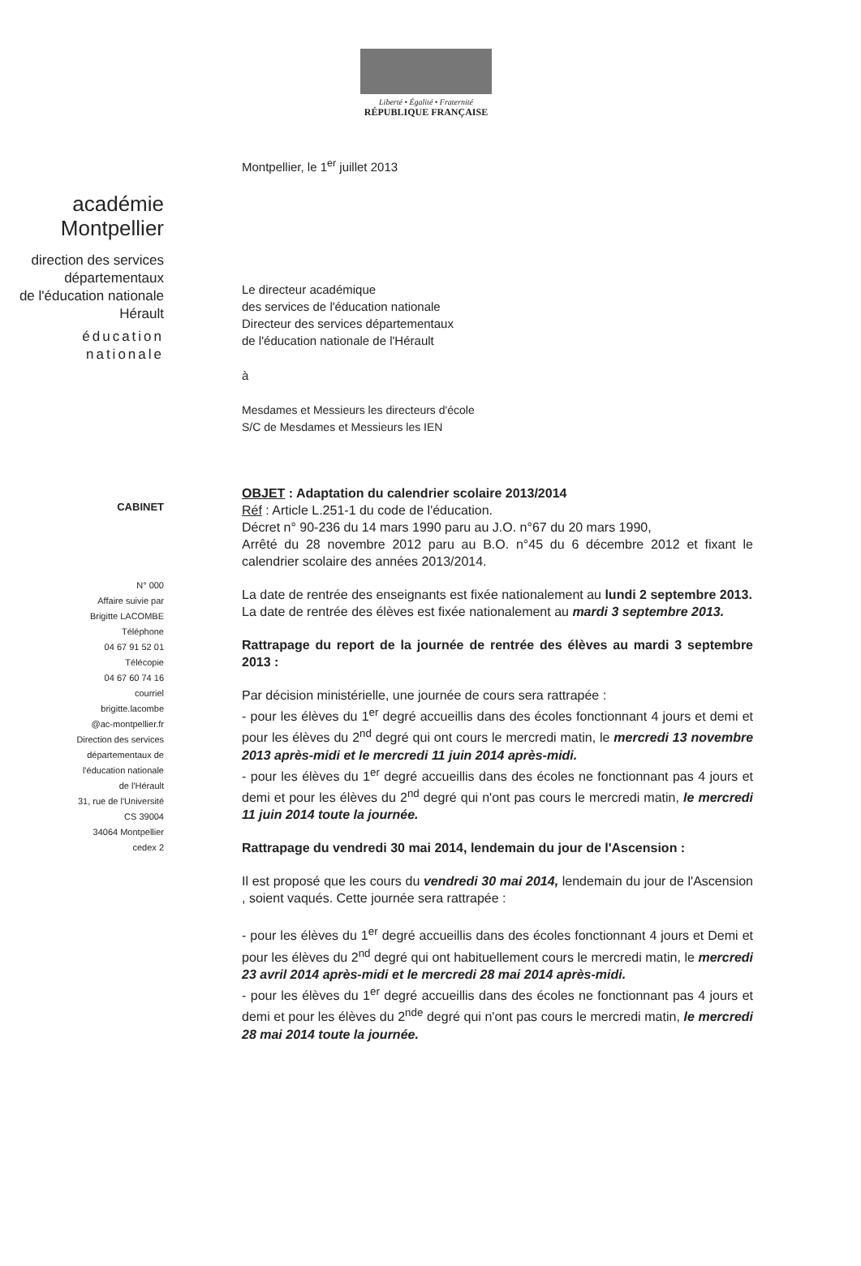Liberté • Égalité • Fraternité
RÉPUBLIQUE FRANÇAISE
académie
Montpellier
direction des services
départementaux
de l'éducation nationale
Hérault
éducation
nationale
Montpellier, le 1<sup>er</sup> juillet 2013
Le directeur académique
des services de l'éducation nationale
Directeur des services départementaux
de l'éducation nationale de l'Hérault
à
Mesdames et Messieurs les directeurs d'école
S/C de Mesdames et Messieurs les IEN
CABINET
N° 000
Affaire suivie par
Brigitte LACOMBE
Téléphone
04 67 91 52 01
Télécopie
04 67 60 74 16
courriel
brigitte.lacombe
@ac-montpellier.fr
Direction des services
départementaux de
l'éducation nationale
de l'Hérault
31, rue de l'Université
CS 39004
34064 Montpellier
cedex 2
OBJET : Adaptation du calendrier scolaire 2013/2014
Réf : Article L.251-1 du code de l'éducation.
Décret n° 90-236 du 14 mars 1990 paru au J.O. n°67 du 20 mars 1990,
Arrêté du 28 novembre 2012 paru au B.O. n°45 du 6 décembre 2012 et fixant le calendrier scolaire des années 2013/2014.
La date de rentrée des enseignants est fixée nationalement au lundi 2 septembre 2013.
La date de rentrée des élèves est fixée nationalement au mardi 3 septembre 2013.
Rattrapage du report de la journée de rentrée des élèves au mardi 3 septembre 2013 :
Par décision ministérielle, une journée de cours sera rattrapée :
- pour les élèves du 1<sup>er</sup> degré accueillis dans des écoles fonctionnant 4 jours et demi et pour les élèves du 2<sup>nd</sup> degré qui ont cours le mercredi matin, le mercredi 13 novembre 2013 après-midi et le mercredi 11 juin 2014 après-midi.
- pour les élèves du 1<sup>er</sup> degré accueillis dans des écoles ne fonctionnant pas 4 jours et demi et pour les élèves du 2<sup>nd</sup> degré qui n'ont pas cours le mercredi matin, le mercredi 11 juin 2014 toute la journée.
Rattrapage du vendredi 30 mai 2014, lendemain du jour de l'Ascension :
Il est proposé que les cours du vendredi 30 mai 2014, lendemain du jour de l'Ascension , soient vaqués. Cette journée sera rattrapée :
- pour les élèves du 1<sup>er</sup> degré accueillis dans des écoles fonctionnant 4 jours et Demi et pour les élèves du 2<sup>nd</sup> degré qui ont habituellement cours le mercredi matin, le mercredi 23 avril 2014 après-midi et le mercredi 28 mai 2014 après-midi.
- pour les élèves du 1<sup>er</sup> degré accueillis dans des écoles ne fonctionnant pas 4 jours et demi et pour les élèves du 2<sup>nde</sup> degré qui n'ont pas cours le mercredi matin, le mercredi 28 mai 2014 toute la journée.